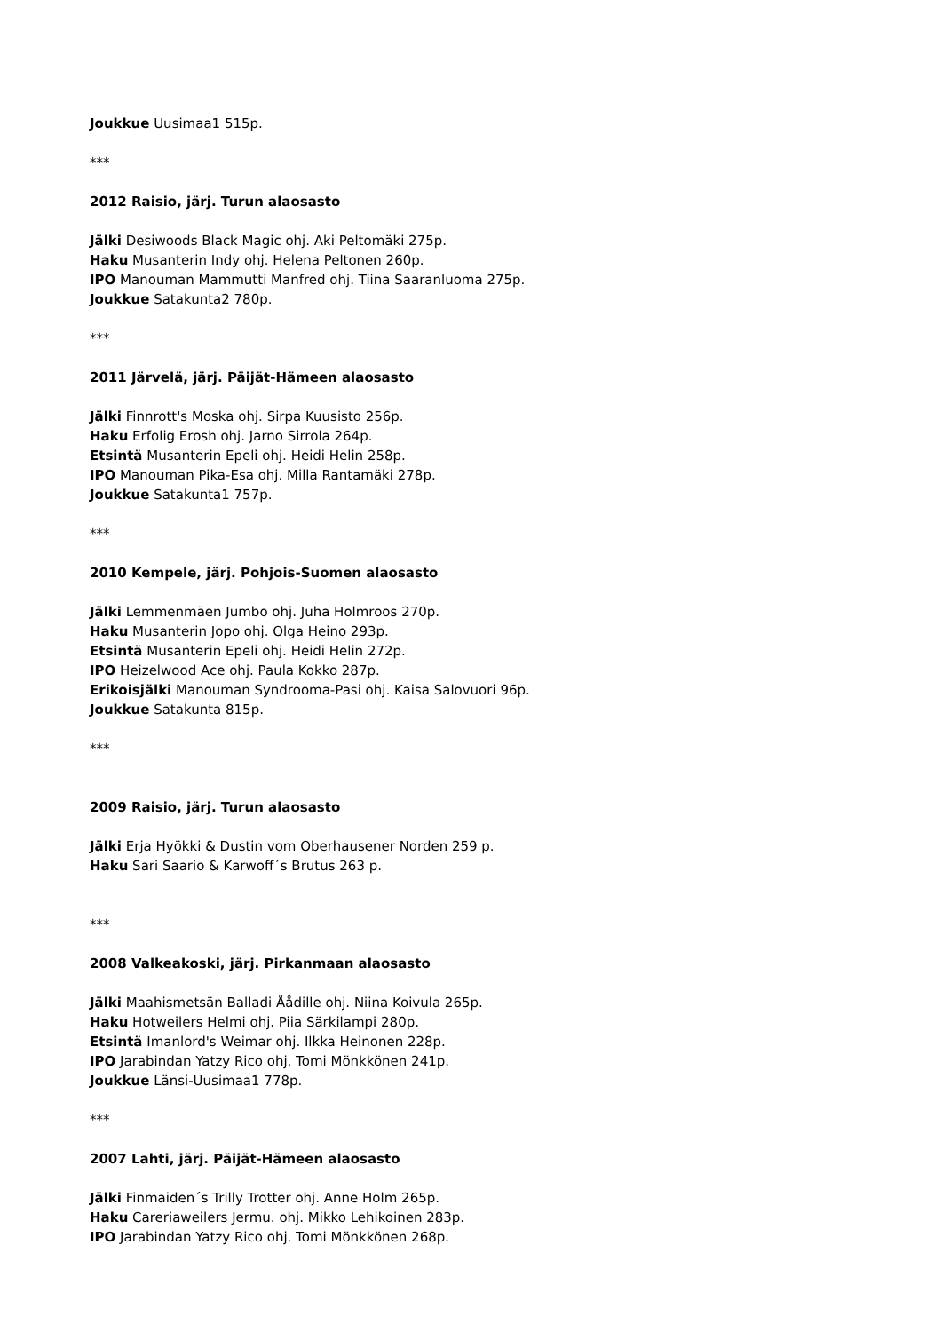Joukkue Uusimaa1 515p.
***
2012 Raisio, järj. Turun alaosasto
Jälki Desiwoods Black Magic ohj. Aki Peltomäki 275p.
Haku Musanterin Indy ohj. Helena Peltonen 260p.
IPO Manouman Mammutti Manfred ohj. Tiina Saaranluoma 275p.
Joukkue Satakunta2 780p.
***
2011 Järvelä, järj. Päijät-Hämeen alaosasto
Jälki Finnrott's Moska ohj. Sirpa Kuusisto 256p.
Haku Erfolig Erosh ohj. Jarno Sirrola 264p.
Etsintä Musanterin Epeli ohj. Heidi Helin 258p.
IPO Manouman Pika-Esa ohj. Milla Rantamäki 278p.
Joukkue Satakunta1 757p.
***
2010 Kempele, järj. Pohjois-Suomen alaosasto
Jälki Lemmenmäen Jumbo ohj. Juha Holmroos 270p.
Haku Musanterin Jopo ohj. Olga Heino 293p.
Etsintä Musanterin Epeli ohj. Heidi Helin 272p.
IPO Heizelwood Ace ohj. Paula Kokko 287p.
Erikoisjälki Manouman Syndrooma-Pasi ohj. Kaisa Salovuori 96p.
Joukkue Satakunta 815p.
***
2009 Raisio, järj. Turun alaosasto
Jälki Erja Hyökki & Dustin vom Oberhausener Norden 259 p.
Haku Sari Saario & Karwoff´s Brutus 263 p.
***
2008 Valkeakoski, järj. Pirkanmaan alaosasto
Jälki Maahismetsän Balladi Åådille ohj. Niina Koivula 265p.
Haku Hotweilers Helmi ohj. Piia Särkilampi 280p.
Etsintä Imanlord's Weimar ohj. Ilkka Heinonen 228p.
IPO Jarabindan Yatzy Rico ohj. Tomi Mönkkönen 241p.
Joukkue Länsi-Uusimaa1 778p.
***
2007 Lahti, järj. Päijät-Hämeen alaosasto
Jälki Finmaiden´s Trilly Trotter ohj. Anne Holm 265p.
Haku Careriaweilers Jermu. ohj. Mikko Lehikoinen 283p.
IPO Jarabindan Yatzy Rico ohj. Tomi Mönkkönen 268p.